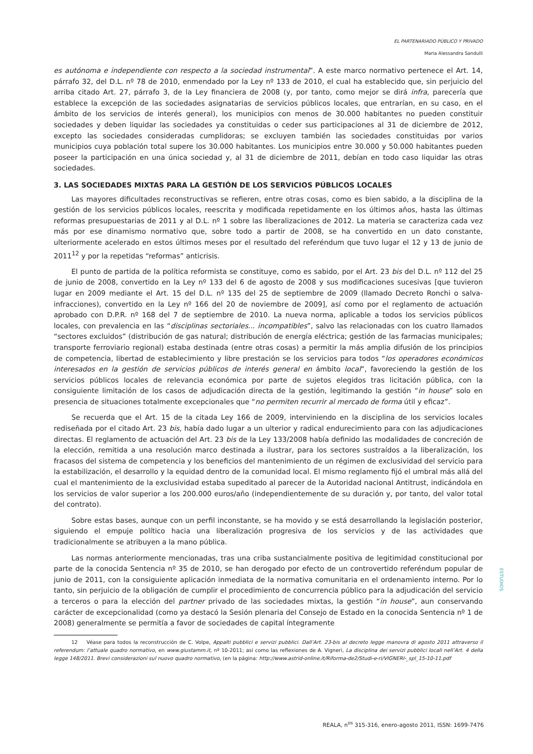EL PARTENARIADO PÚBLICO Y PRIVADO
Maria Alessandra Sandulli
es autónoma e independiente con respecto a la sociedad instrumental”. A este marco normativo pertenece el Art. 14, párrafo 32, del D.L. nº 78 de 2010, enmendado por la Ley nº 133 de 2010, el cual ha establecido que, sin perjuicio del arriba citado Art. 27, párrafo 3, de la Ley financiera de 2008 (y, por tanto, como mejor se dirá infra, parecería que establece la excepción de las sociedades asignatarias de servicios públicos locales, que entrarían, en su caso, en el ámbito de los servicios de interés general), los municipios con menos de 30.000 habitantes no pueden constituir sociedades y deben liquidar las sociedades ya constituidas o ceder sus participaciones al 31 de diciembre de 2012, excepto las sociedades consideradas cumplidoras; se excluyen también las sociedades constituidas por varios municipios cuya población total supere los 30.000 habitantes. Los municipios entre 30.000 y 50.000 habitantes pueden poseer la participación en una única sociedad y, al 31 de diciembre de 2011, debían en todo caso liquidar las otras sociedades.
3. LAS SOCIEDADES MIXTAS PARA LA GESTIÓN DE LOS SERVICIOS PÚBLICOS LOCALES
Las mayores dificultades reconstructivas se refieren, entre otras cosas, como es bien sabido, a la disciplina de la gestión de los servicios públicos locales, reescrita y modificada repetidamente en los últimos años, hasta las últimas reformas presupuestarias de 2011 y al D.L. nº 1 sobre las liberalizaciones de 2012. La materia se caracteriza cada vez más por ese dinamismo normativo que, sobre todo a partir de 2008, se ha convertido en un dato constante, ulteriormente acelerado en estos últimos meses por el resultado del referéndum que tuvo lugar el 12 y 13 de junio de 2011<sup>12</sup> y por la repetidas “reformas” anticrisis.
El punto de partida de la política reformista se constituye, como es sabido, por el Art. 23 bis del D.L. nº 112 del 25 de junio de 2008, convertido en la Ley nº 133 del 6 de agosto de 2008 y sus modificaciones sucesivas [que tuvieron lugar en 2009 mediante el Art. 15 del D.L. nº 135 del 25 de septiembre de 2009 (llamado Decreto Ronchi o salva-infracciones), convertido en la Ley nº 166 del 20 de noviembre de 2009], así como por el reglamento de actuación aprobado con D.P.R. nº 168 del 7 de septiembre de 2010. La nueva norma, aplicable a todos los servicios públicos locales, con prevalencia en las “disciplinas sectoriales... incompatibles”, salvo las relacionadas con los cuatro llamados “sectores excluidos” (distribución de gas natural; distribución de energía eléctrica; gestión de las farmacias municipales; transporte ferroviario regional) estaba destinada (entre otras cosas) a permitir la más amplia difusión de los principios de competencia, libertad de establecimiento y libre prestación se los servicios para todos “los operadores económicos interesados en la gestión de servicios públicos de interés general en ámbito local”, favoreciendo la gestión de los servicios públicos locales de relevancia económica por parte de sujetos elegidos tras licitación pública, con la consiguiente limitación de los casos de adjudicación directa de la gestión, legitimando la gestión “in house” solo en presencia de situaciones totalmente excepcionales que “no permiten recurrir al mercado de forma útil y eficaz”.
Se recuerda que el Art. 15 de la citada Ley 166 de 2009, interviniendo en la disciplina de los servicios locales rediseñada por el citado Art. 23 bis, había dado lugar a un ulterior y radical endurecimiento para con las adjudicaciones directas. El reglamento de actuación del Art. 23 bis de la Ley 133/2008 había definido las modalidades de concreción de la elección, remitida a una resolución marco destinada a ilustrar, para los sectores sustraídos a la liberalización, los fracasos del sistema de competencia y los beneficios del mantenimiento de un régimen de exclusividad del servicio para la estabilización, el desarrollo y la equidad dentro de la comunidad local. El mismo reglamento fijó el umbral más allá del cual el mantenimiento de la exclusividad estaba supeditado al parecer de la Autoridad nacional Antitrust, indicándola en los servicios de valor superior a los 200.000 euros/año (independientemente de su duración y, por tanto, del valor total del contrato).
Sobre estas bases, aunque con un perfil inconstante, se ha movido y se está desarrollando la legislación posterior, siguiendo el empuje político hacia una liberalización progresiva de los servicios y de las actividades que tradicionalmente se atribuyen a la mano pública.
Las normas anteriormente mencionadas, tras una criba sustancialmente positiva de legitimidad constitucional por parte de la conocida Sentencia nº 35 de 2010, se han derogado por efecto de un controvertido referéndum popular de junio de 2011, con la consiguiente aplicación inmediata de la normativa comunitaria en el ordenamiento interno. Por lo tanto, sin perjuicio de la obligación de cumplir el procedimiento de concurrencia público para la adjudicación del servicio a terceros o para la elección del partner privado de las sociedades mixtas, la gestión “in house”, aun conservando carácter de excepcionalidad (como ya destacó la Sesión plenaria del Consejo de Estado en la conocida Sentencia nº 1 de 2008) generalmente se permitía a favor de sociedades de capital íntegramente
12 Véase para todos la reconstrucción de C. Volpe, Appalti pubblici e servizi pubblici. Dall’Art. 23-bis al decreto legge manovra di agosto 2011 attraverso il referendum: l’attuale quadro normativo, en www.giustamm.it, nº 10-2011; así como las reflexiones de A. Vigneri, La disciplina dei servizi pubblici locali nell’Art. 4 della legge 148/2011. Brevi considerazioni sul nuovo quadro normativo, (en la página: http://www.astrid-online.it/Riforma-de2/Studi-e-ri/VIGNERI-_spl_15-10-11.pdf
ESTUDIOS
REALA, n<sup>os</sup> 315-316, enero-agosto 2011, ISSN: 1699-7476